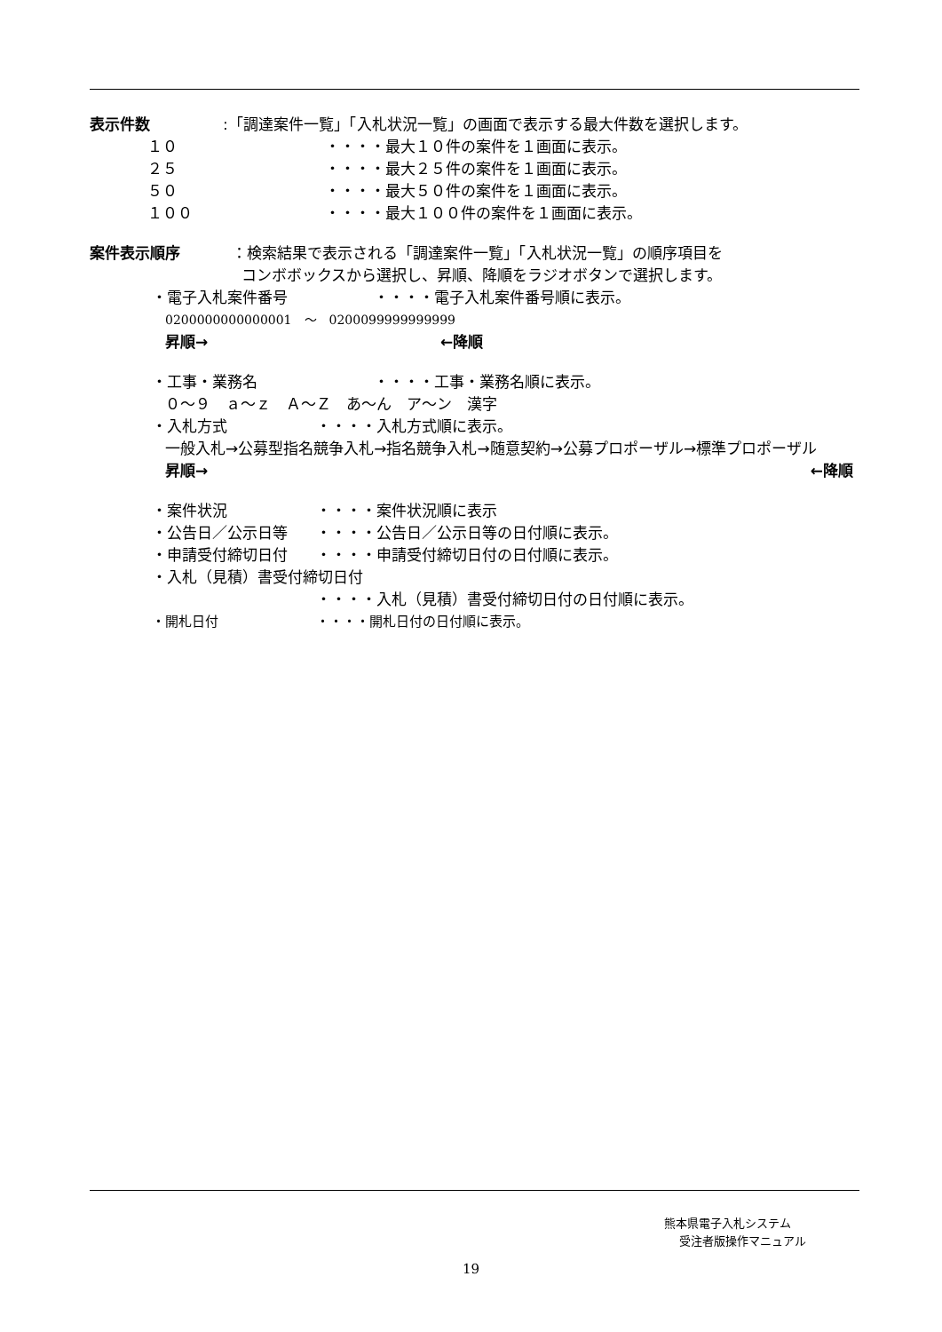表示件数:「調達案件一覧」「入札状況一覧」の画面で表示する最大件数を選択します。
１０ ・・・・最大１０件の案件を１画面に表示。
２５ ・・・・最大２５件の案件を１画面に表示。
５０ ・・・・最大５０件の案件を１画面に表示。
１００ ・・・・最大１００件の案件を１画面に表示。
案件表示順序 ：検索結果で表示される「調達案件一覧」「入札状況一覧」の順序項目を
コンボボックスから選択し、昇順、降順をラジオボタンで選択します。
・電子入札案件番号 ・・・・電子入札案件番号順に表示。
0200000000000001　～　0200099999999999
昇順→ ←降順
・工事・業務名 ・・・・工事・業務名順に表示。
０～９　ａ～ｚ　Ａ～Ｚ　あ～ん　ア～ン　漢字
・入札方式 ・・・・入札方式順に表示。
一般入札→公募型指名競争入札→指名競争入札→随意契約→公募プロポーザル→標準プロポーザル
昇順→ ←降順
・案件状況 ・・・・案件状況順に表示
・公告日／公示日等 ・・・・公告日／公示日等の日付順に表示。
・申請受付締切日付 ・・・・申請受付締切日付の日付順に表示。
・入札（見積）書受付締切日付
・・・・入札（見積）書受付締切日付の日付順に表示。
・開札日付 ・・・・開札日付の日付順に表示。
熊本県電子入札システム
受注者版操作マニュアル
19